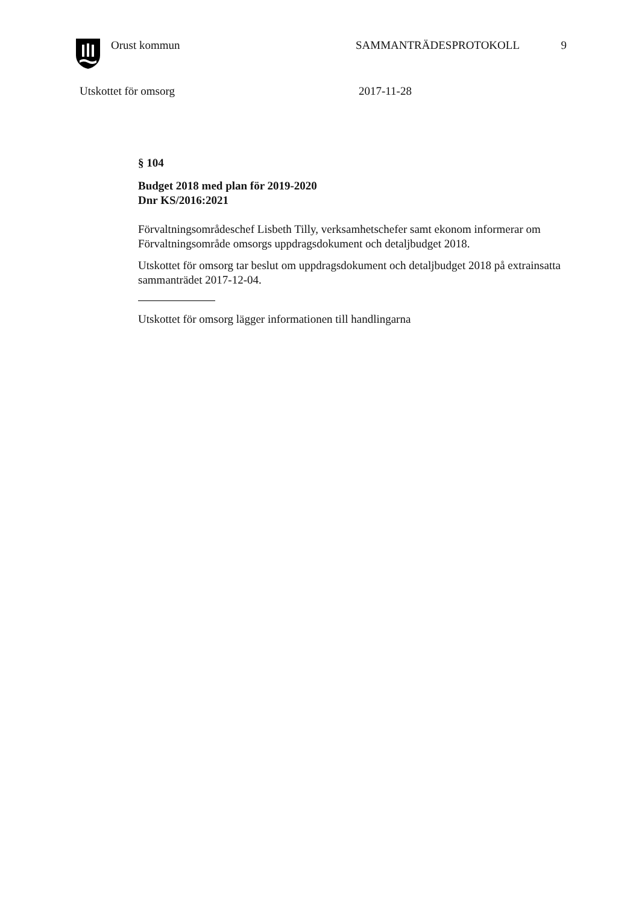Orust kommun SAMMANTRÄDESPROTOKOLL 9
Utskottet för omsorg 2017-11-28
§ 104
Budget 2018 med plan för 2019-2020
Dnr KS/2016:2021
Förvaltningsområdeschef Lisbeth Tilly, verksamhetschefer samt ekonom informerar om Förvaltningsområde omsorgs uppdragsdokument och detaljbudget 2018.
Utskottet för omsorg tar beslut om uppdragsdokument och detaljbudget 2018 på extrainsatta sammanträdet 2017-12-04.
Utskottet för omsorg lägger informationen till handlingarna